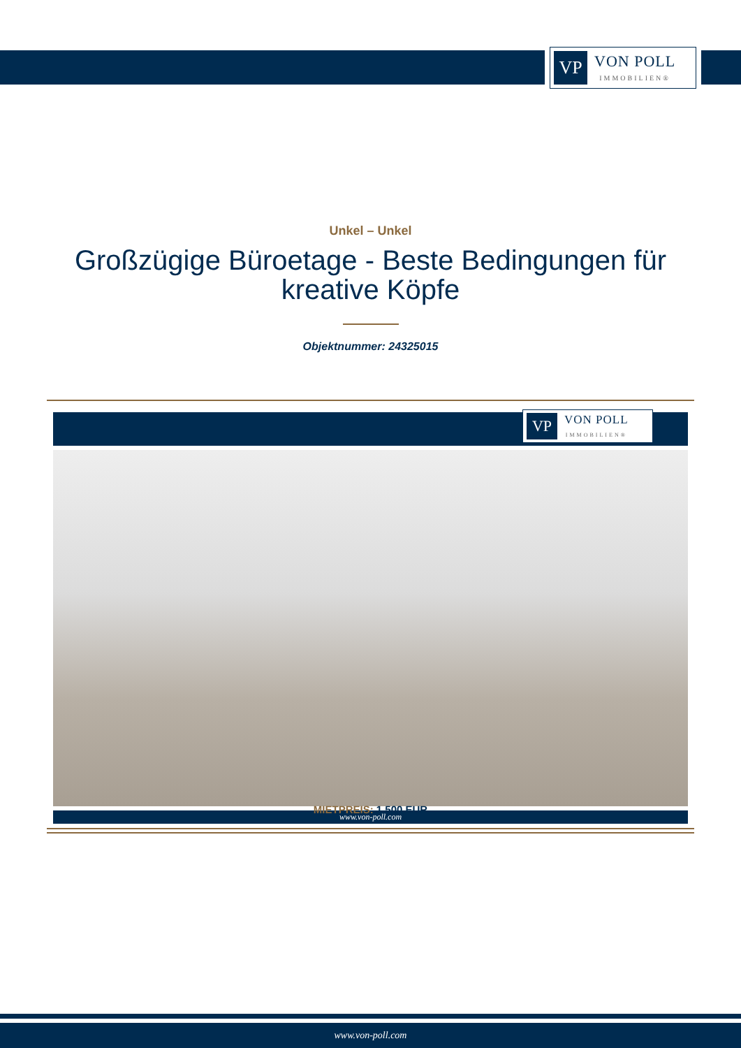VP
VON POLL
IMMOBILIEN®
Unkel – Unkel
Großzügige Büroetage - Beste Bedingungen für kreative Köpfe
Objektnummer: 24325015
VP
VON POLL
IMMOBILIEN®
www.von-poll.com
MIETPREIS: 1.500 EUR
www.von-poll.com